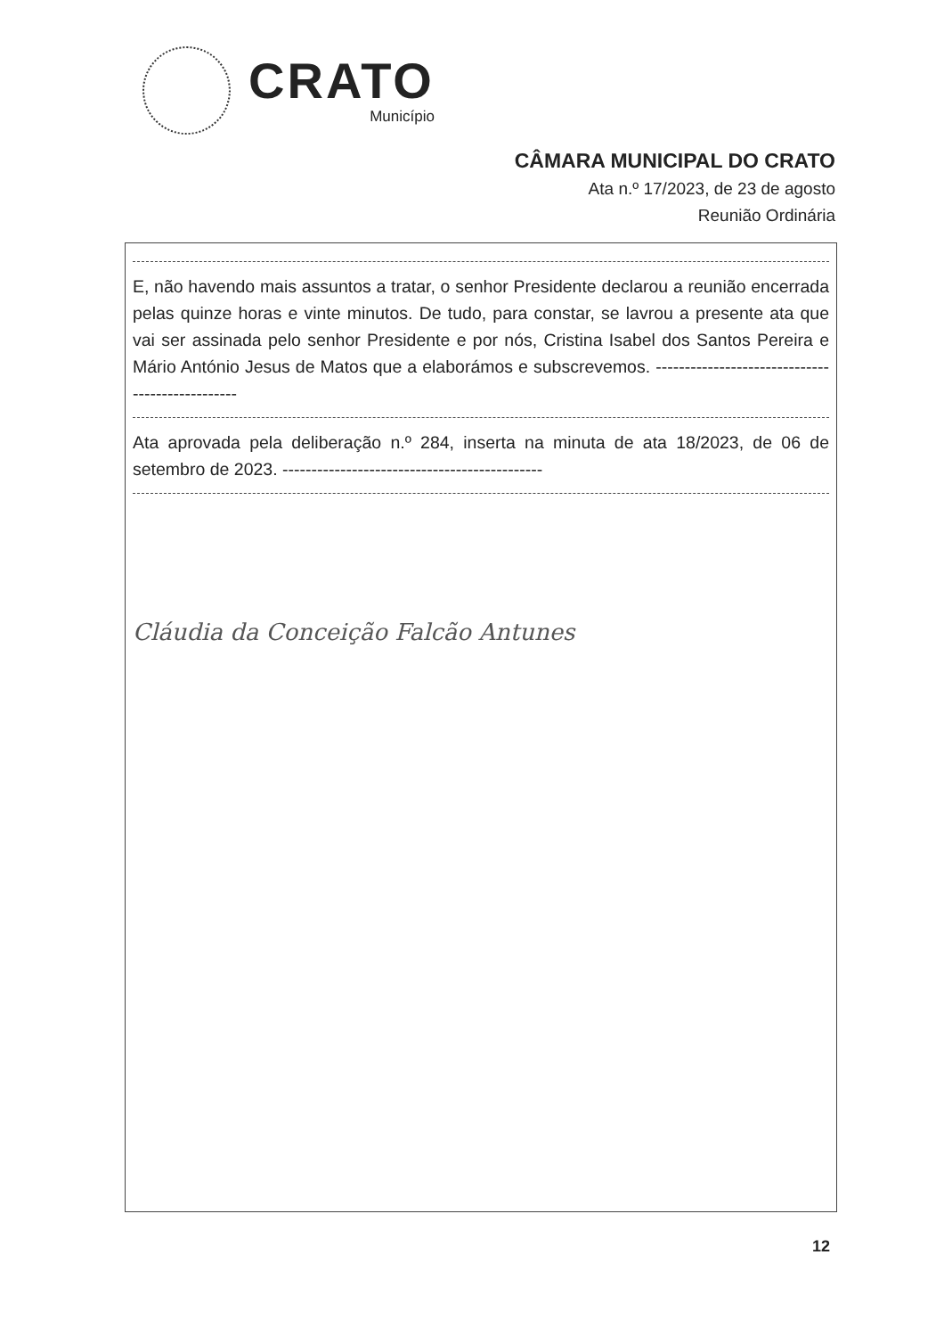CRATO
Município
CÂMARA MUNICIPAL DO CRATO
Ata n.º 17/2023, de 23 de agosto
Reunião Ordinária
E, não havendo mais assuntos a tratar, o senhor Presidente declarou a reunião encerrada pelas quinze horas e vinte minutos. De tudo, para constar, se lavrou a presente ata que vai ser assinada pelo senhor Presidente e por nós, Cristina Isabel dos Santos Pereira e Mário António Jesus de Matos que a elaborámos e subscrevemos. ------------------------------------------------
Ata aprovada pela deliberação n.º 284, inserta na minuta de ata 18/2023, de 06 de setembro de 2023. ---------------------------------------------
Cláudia da Conceição Falcão Antunes
12